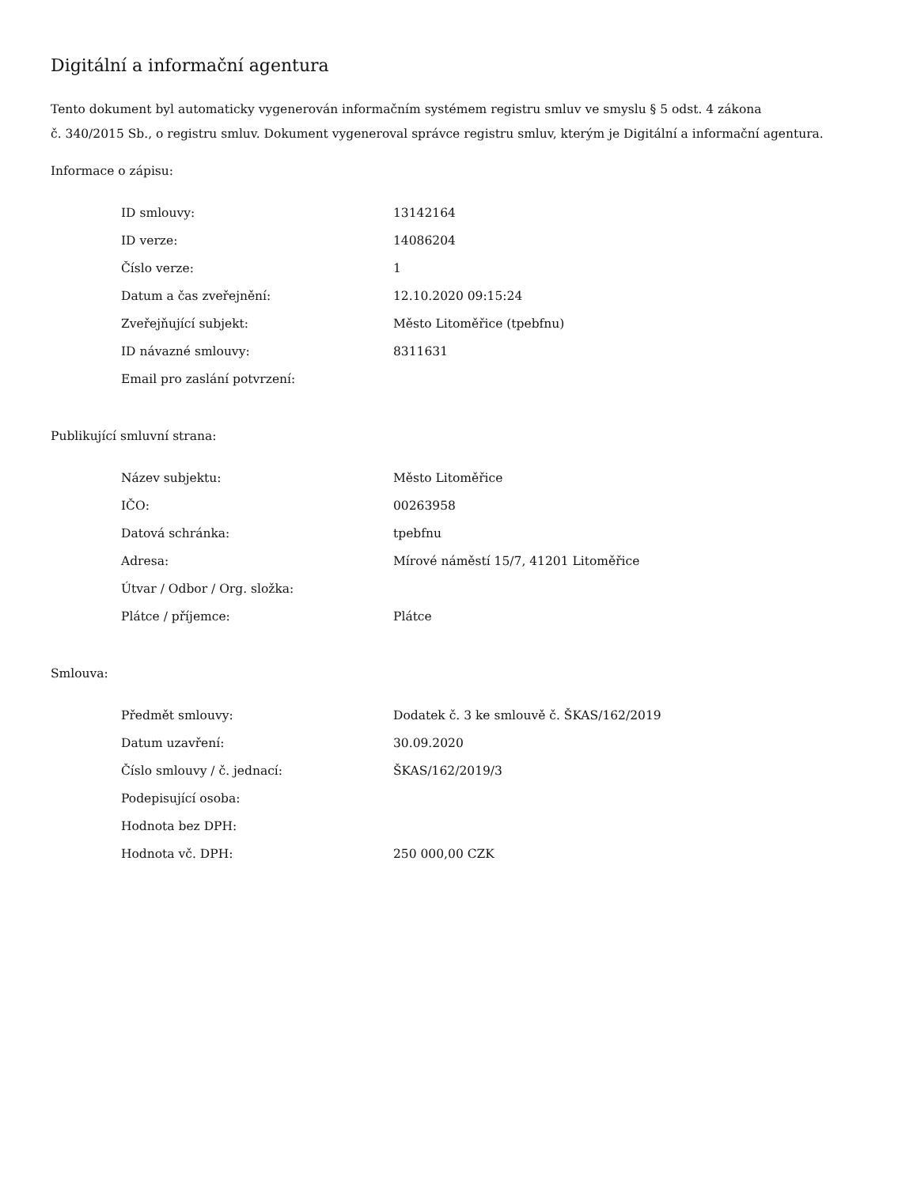Digitální a informační agentura
Tento dokument byl automaticky vygenerován informačním systémem registru smluv ve smyslu § 5 odst. 4 zákona
č. 340/2015 Sb., o registru smluv. Dokument vygeneroval správce registru smluv, kterým je Digitální a informační agentura.
Informace o zápisu:
| ID smlouvy: | 13142164 |
| ID verze: | 14086204 |
| Číslo verze: | 1 |
| Datum a čas zveřejnění: | 12.10.2020 09:15:24 |
| Zveřejňující subjekt: | Město Litoměřice (tpebfnu) |
| ID návazné smlouvy: | 8311631 |
| Email pro zaslání potvrzení: | |
Publikující smluvní strana:
| Název subjektu: | Město Litoměřice |
| IČO: | 00263958 |
| Datová schránka: | tpebfnu |
| Adresa: | Mírové náměstí 15/7, 41201 Litoměřice |
| Útvar / Odbor / Org. složka: | |
| Plátce / příjemce: | Plátce |
Smlouva:
| Předmět smlouvy: | Dodatek č. 3 ke smlouvě č. ŠKAS/162/2019 |
| Datum uzavření: | 30.09.2020 |
| Číslo smlouvy / č. jednací: | ŠKAS/162/2019/3 |
| Podepisující osoba: | |
| Hodnota bez DPH: | |
| Hodnota vč. DPH: | 250 000,00 CZK |